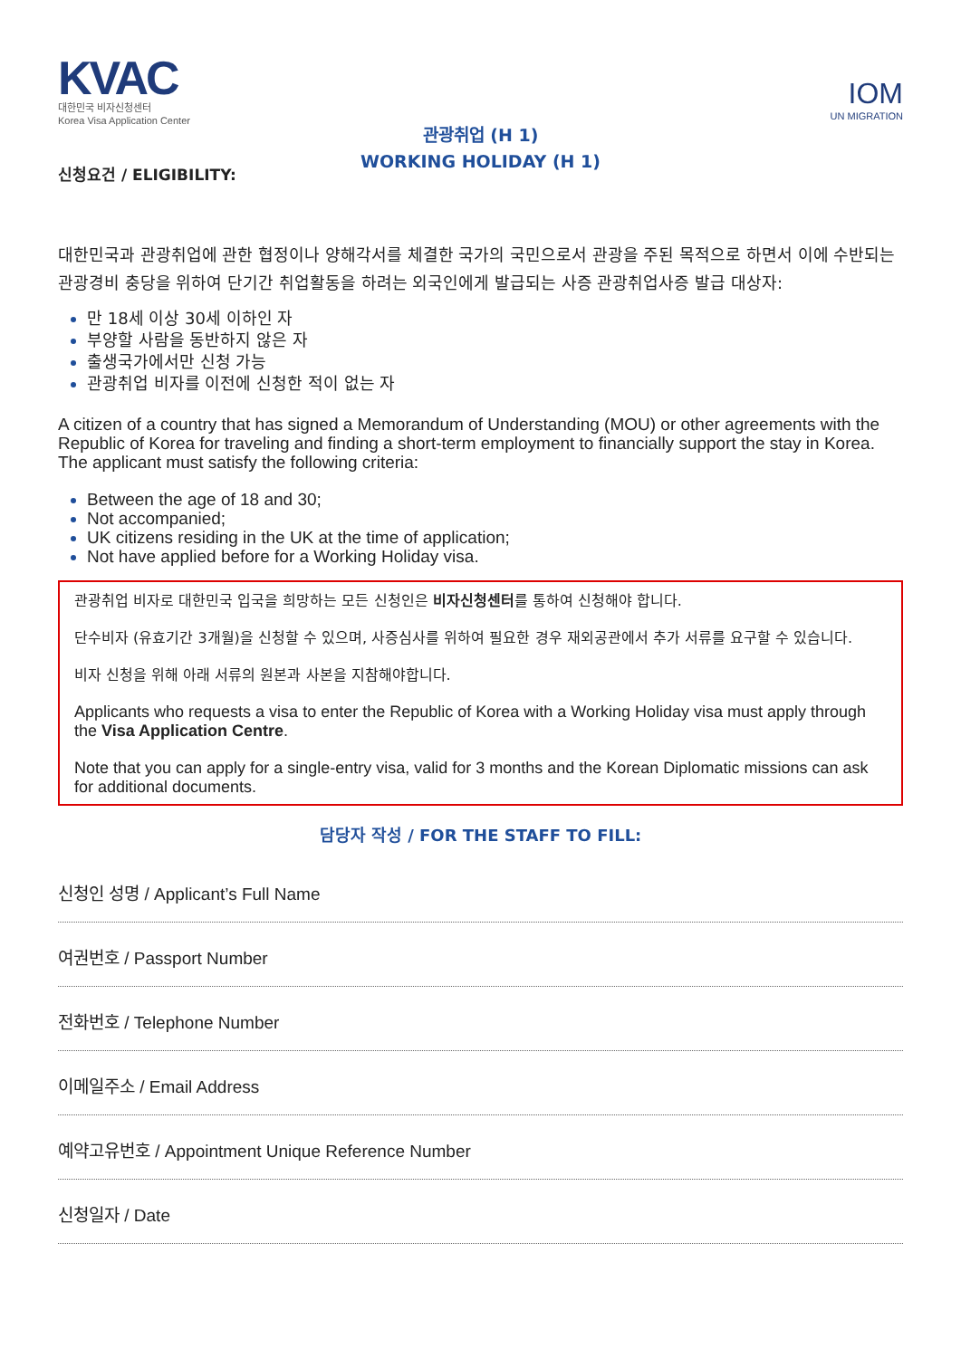KVAC
대한민국 비자신청센터
Korea Visa Application Center
IOM
UN MIGRATION
관광취업 (H 1)
WORKING HOLIDAY (H 1)
신청요건 / ELIGIBILITY:
대한민국과 관광취업에 관한 협정이나 양해각서를 체결한 국가의 국민으로서 관광을 주된 목적으로 하면서 이에 수반되는 관광경비 충당을 위하여 단기간 취업활동을 하려는 외국인에게 발급되는 사증 관광취업사증 발급 대상자:
만 18세 이상 30세 이하인 자
부양할 사람을 동반하지 않은 자
출생국가에서만 신청 가능
관광취업 비자를 이전에 신청한 적이 없는 자
A citizen of a country that has signed a Memorandum of Understanding (MOU) or other agreements with the Republic of Korea for traveling and finding a short-term employment to financially support the stay in Korea. The applicant must satisfy the following criteria:
Between the age of 18 and 30;
Not accompanied;
UK citizens residing in the UK at the time of application;
Not have applied before for a Working Holiday visa.
관광취업 비자로 대한민국 입국을 희망하는 모든 신청인은 비자신청센터를 통하여 신청해야 합니다.
단수비자 (유효기간 3개월)을 신청할 수 있으며, 사증심사를 위하여 필요한 경우 재외공관에서 추가 서류를 요구할 수 있습니다.
비자 신청을 위해 아래 서류의 원본과 사본을 지참해야합니다.
Applicants who requests a visa to enter the Republic of Korea with a Working Holiday visa must apply through the Visa Application Centre.
Note that you can apply for a single-entry visa, valid for 3 months and the Korean Diplomatic missions can ask for additional documents.
담당자 작성 / FOR THE STAFF TO FILL:
신청인 성명 / Applicant’s Full Name
여권번호 / Passport Number
전화번호 / Telephone Number
이메일주소 / Email Address
예약고유번호 / Appointment Unique Reference Number
신청일자 / Date